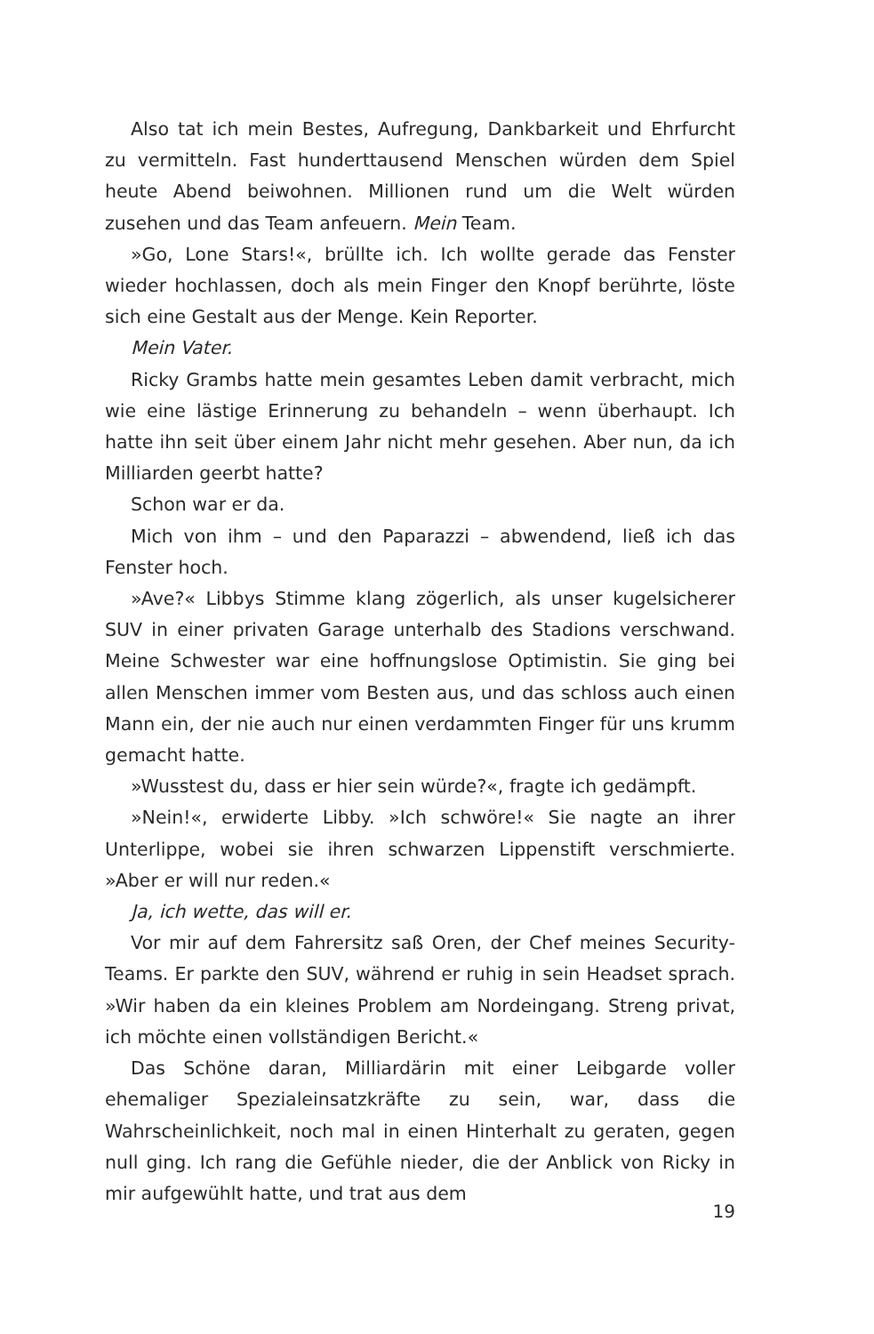Also tat ich mein Bestes, Aufregung, Dankbarkeit und Ehrfurcht zu vermitteln. Fast hunderttausend Menschen würden dem Spiel heute Abend beiwohnen. Millionen rund um die Welt würden zusehen und das Team anfeuern. Mein Team.
»Go, Lone Stars!«, brüllte ich. Ich wollte gerade das Fenster wieder hochlassen, doch als mein Finger den Knopf berührte, löste sich eine Gestalt aus der Menge. Kein Reporter.
Mein Vater.
Ricky Grambs hatte mein gesamtes Leben damit verbracht, mich wie eine lästige Erinnerung zu behandeln – wenn überhaupt. Ich hatte ihn seit über einem Jahr nicht mehr gesehen. Aber nun, da ich Milliarden geerbt hatte?
Schon war er da.
Mich von ihm – und den Paparazzi – abwendend, ließ ich das Fenster hoch.
»Ave?« Libbys Stimme klang zögerlich, als unser kugelsicherer SUV in einer privaten Garage unterhalb des Stadions verschwand. Meine Schwester war eine hoffnungslose Optimistin. Sie ging bei allen Menschen immer vom Besten aus, und das schloss auch einen Mann ein, der nie auch nur einen verdammten Finger für uns krumm gemacht hatte.
»Wusstest du, dass er hier sein würde?«, fragte ich gedämpft.
»Nein!«, erwiderte Libby. »Ich schwöre!« Sie nagte an ihrer Unterlippe, wobei sie ihren schwarzen Lippenstift verschmierte. »Aber er will nur reden.«
Ja, ich wette, das will er.
Vor mir auf dem Fahrersitz saß Oren, der Chef meines Security-Teams. Er parkte den SUV, während er ruhig in sein Headset sprach. »Wir haben da ein kleines Problem am Nordeingang. Streng privat, ich möchte einen vollständigen Bericht.«
Das Schöne daran, Milliardärin mit einer Leibgarde voller ehemaliger Spezialeinsatzkräfte zu sein, war, dass die Wahrscheinlichkeit, noch mal in einen Hinterhalt zu geraten, gegen null ging. Ich rang die Gefühle nieder, die der Anblick von Ricky in mir aufgewühlt hatte, und trat aus dem
19